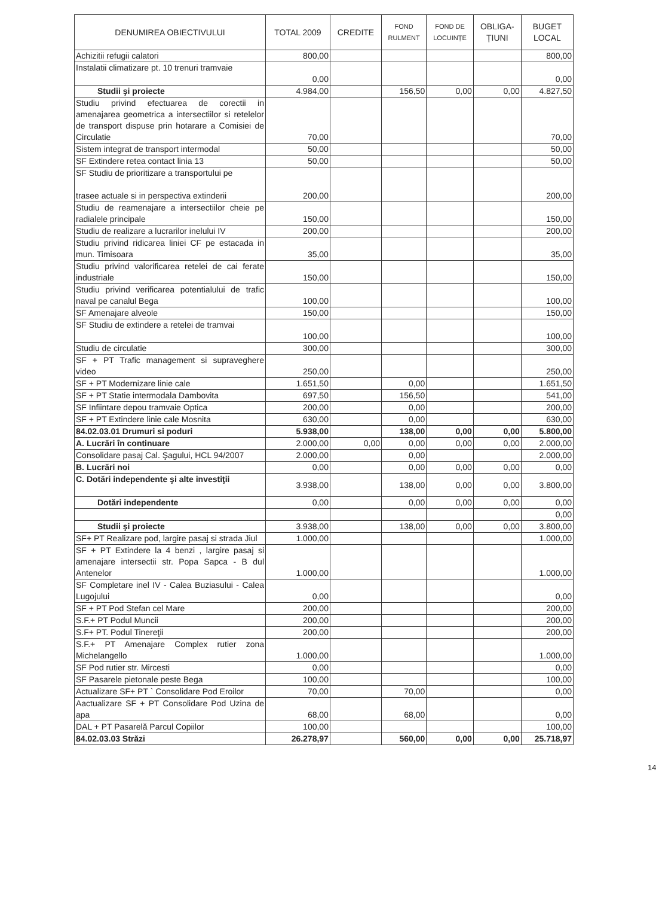| DENUMIREA OBIECTIVULUI | TOTAL 2009 | CREDITE | FOND RULMENT | FOND DE LOCUINȚE | OBLIGA- ȚIUNI | BUGET LOCAL |
| --- | --- | --- | --- | --- | --- | --- |
| Achizitii refugii calatori | 800,00 | | | | | 800,00 |
| Instalatii climatizare pt. 10 trenuri tramvaie | 0,00 | | | | | 0,00 |
| Studii şi proiecte | 4.984,00 | | 156,50 | 0,00 | 0,00 | 4.827,50 |
| Studiu privind efectuarea de corectii in amenajarea geometrica a intersectiilor si retelelor de transport dispuse prin hotarare a Comisiei de Circulatie | 70,00 | | | | | 70,00 |
| Sistem integrat de transport intermodal | 50,00 | | | | | 50,00 |
| SF Extindere retea contact linia 13 | 50,00 | | | | | 50,00 |
| SF Studiu de prioritizare a transportului pe trasee actuale si in perspectiva extinderii | 200,00 | | | | | 200,00 |
| Studiu de reamenajare a intersectiilor cheie pe radialele principale | 150,00 | | | | | 150,00 |
| Studiu de realizare a lucrarilor inelului IV | 200,00 | | | | | 200,00 |
| Studiu privind ridicarea liniei CF pe estacada in mun. Timisoara | 35,00 | | | | | 35,00 |
| Studiu privind valorificarea retelei de cai ferate industriale | 150,00 | | | | | 150,00 |
| Studiu privind verificarea potentialului de trafic naval pe canalul Bega | 100,00 | | | | | 100,00 |
| SF Amenajare alveole | 150,00 | | | | | 150,00 |
| SF Studiu de extindere a retelei de tramvai | 100,00 | | | | | 100,00 |
| Studiu de circulatie | 300,00 | | | | | 300,00 |
| SF + PT Trafic management si supraveghere video | 250,00 | | | | | 250,00 |
| SF + PT Modernizare linie cale | 1.651,50 | | 0,00 | | | 1.651,50 |
| SF + PT Statie intermodala Dambovita | 697,50 | | 156,50 | | | 541,00 |
| SF Infiintare depou tramvaie Optica | 200,00 | | 0,00 | | | 200,00 |
| SF + PT Extindere linie cale Mosnita | 630,00 | | 0,00 | | | 630,00 |
| 84.02.03.01 Drumuri si poduri | 5.938,00 | | 138,00 | 0,00 | 0,00 | 5.800,00 |
| A. Lucrări în continuare | 2.000,00 | 0,00 | 0,00 | 0,00 | 0,00 | 2.000,00 |
| Consolidare pasaj Cal. Şagului, HCL 94/2007 | 2.000,00 | | 0,00 | | | 2.000,00 |
| B. Lucrări noi | 0,00 | | 0,00 | 0,00 | 0,00 | 0,00 |
| C. Dotări independente şi alte investiţii | 3.938,00 | | 138,00 | 0,00 | 0,00 | 3.800,00 |
| Dotări independente | 0,00 | | 0,00 | 0,00 | 0,00 | 0,00 |
| | | | | | | 0,00 |
| Studii şi proiecte | 3.938,00 | | 138,00 | 0,00 | 0,00 | 3.800,00 |
| SF+ PT Realizare pod, largire pasaj si strada Jiul | 1.000,00 | | | | | 1.000,00 |
| SF + PT Extindere la 4 benzi , largire pasaj si amenajare intersectii str. Popa Sapca - B dul Antenelor | 1.000,00 | | | | | 1.000,00 |
| SF Completare inel IV - Calea Buziasului - Calea Lugojului | 0,00 | | | | | 0,00 |
| SF + PT Pod Stefan cel Mare | 200,00 | | | | | 200,00 |
| S.F.+ PT Podul Muncii | 200,00 | | | | | 200,00 |
| S.F+ PT. Podul Tinereţii | 200,00 | | | | | 200,00 |
| S.F.+ PT Amenajare Complex rutier zona Michelangello | 1.000,00 | | | | | 1.000,00 |
| SF Pod rutier str. Mircesti | 0,00 | | | | | 0,00 |
| SF Pasarele pietonale peste Bega | 100,00 | | | | | 100,00 |
| Actualizare SF+ PT ` Consolidare Pod Eroilor | 70,00 | | 70,00 | | | 0,00 |
| Aactualizare SF + PT Consolidare Pod Uzina de apa | 68,00 | | 68,00 | | | 0,00 |
| DAL + PT Pasarelă Parcul Copiilor | 100,00 | | | | | 100,00 |
| 84.02.03.03 Străzi | 26.278,97 | | 560,00 | 0,00 | 0,00 | 25.718,97 |
14